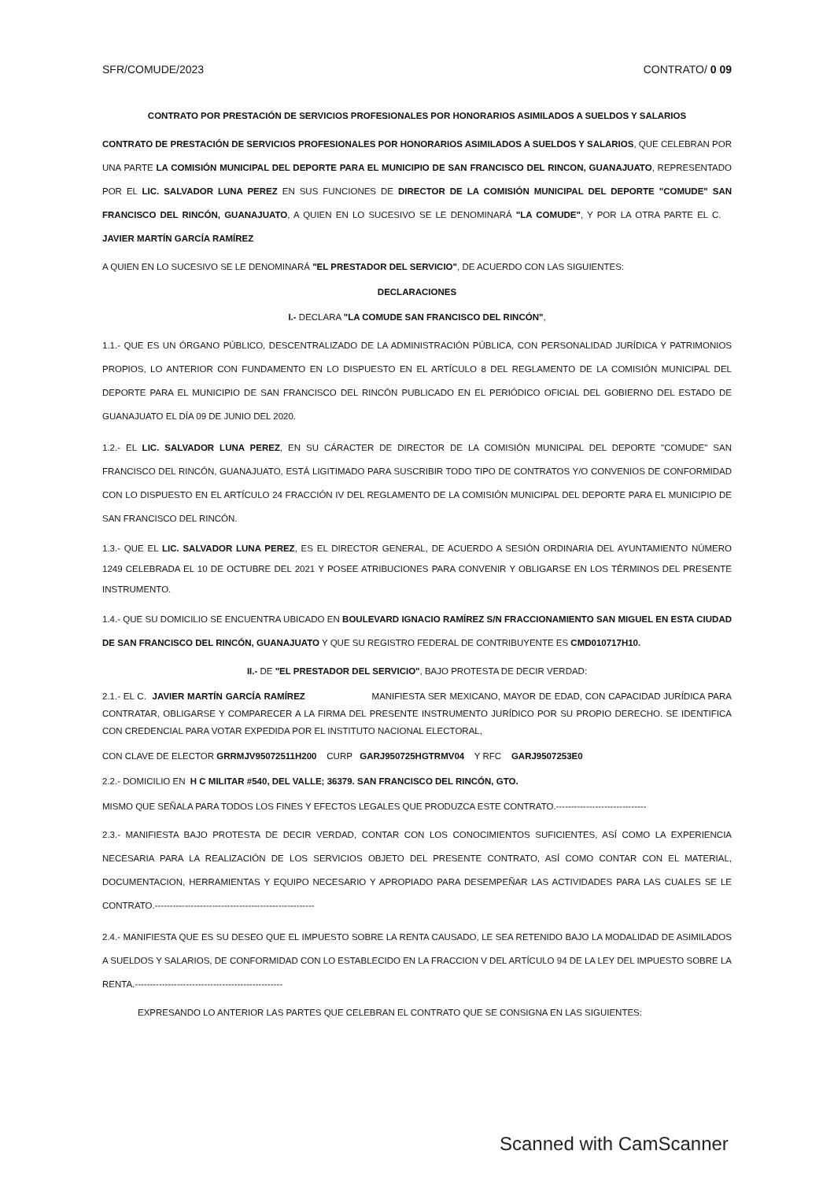SFR/COMUDE/2023 CONTRATO/ 0 09
CONTRATO POR PRESTACIÓN DE SERVICIOS PROFESIONALES POR HONORARIOS ASIMILADOS A SUELDOS Y SALARIOS
CONTRATO DE PRESTACIÓN DE SERVICIOS PROFESIONALES POR HONORARIOS ASIMILADOS A SUELDOS Y SALARIOS, QUE CELEBRAN POR UNA PARTE LA COMISIÓN MUNICIPAL DEL DEPORTE PARA EL MUNICIPIO DE SAN FRANCISCO DEL RINCON, GUANAJUATO, REPRESENTADO POR EL LIC. SALVADOR LUNA PEREZ EN SUS FUNCIONES DE DIRECTOR DE LA COMISIÓN MUNICIPAL DEL DEPORTE "COMUDE" SAN FRANCISCO DEL RINCÓN, GUANAJUATO, A QUIEN EN LO SUCESIVO SE LE DENOMINARÁ "LA COMUDE", Y POR LA OTRA PARTE EL C. JAVIER MARTÍN GARCÍA RAMÍREZ
A QUIEN EN LO SUCESIVO SE LE DENOMINARÁ "EL PRESTADOR DEL SERVICIO", DE ACUERDO CON LAS SIGUIENTES:
DECLARACIONES
I.- DECLARA "LA COMUDE SAN FRANCISCO DEL RINCÓN",
1.1.- QUE ES UN ÓRGANO PÚBLICO, DESCENTRALIZADO DE LA ADMINISTRACIÓN PÚBLICA, CON PERSONALIDAD JURÍDICA Y PATRIMONIOS PROPIOS, LO ANTERIOR CON FUNDAMENTO EN LO DISPUESTO EN EL ARTÍCULO 8 DEL REGLAMENTO DE LA COMISIÓN MUNICIPAL DEL DEPORTE PARA EL MUNICIPIO DE SAN FRANCISCO DEL RINCÓN PUBLICADO EN EL PERIÓDICO OFICIAL DEL GOBIERNO DEL ESTADO DE GUANAJUATO EL DÍA 09 DE JUNIO DEL 2020.
1.2.- EL LIC. SALVADOR LUNA PEREZ, EN SU CÁRACTER DE DIRECTOR DE LA COMISIÓN MUNICIPAL DEL DEPORTE "COMUDE" SAN FRANCISCO DEL RINCÓN, GUANAJUATO, ESTÁ LIGITIMADO PARA SUSCRIBIR TODO TIPO DE CONTRATOS Y/O CONVENIOS DE CONFORMIDAD CON LO DISPUESTO EN EL ARTÍCULO 24 FRACCIÓN IV DEL REGLAMENTO DE LA COMISIÓN MUNICIPAL DEL DEPORTE PARA EL MUNICIPIO DE SAN FRANCISCO DEL RINCÓN.
1.3.- QUE EL LIC. SALVADOR LUNA PEREZ, ES EL DIRECTOR GENERAL, DE ACUERDO A SESIÓN ORDINARIA DEL AYUNTAMIENTO NÚMERO 1249 CELEBRADA EL 10 DE OCTUBRE DEL 2021 Y POSEE ATRIBUCIONES PARA CONVENIR Y OBLIGARSE EN LOS TÉRMINOS DEL PRESENTE INSTRUMENTO.
1.4.- QUE SU DOMICILIO SE ENCUENTRA UBICADO EN BOULEVARD IGNACIO RAMÍREZ S/N FRACCIONAMIENTO SAN MIGUEL EN ESTA CIUDAD DE SAN FRANCISCO DEL RINCÓN, GUANAJUATO Y QUE SU REGISTRO FEDERAL DE CONTRIBUYENTE ES CMD010717H10.
II.- DE "EL PRESTADOR DEL SERVICIO", BAJO PROTESTA DE DECIR VERDAD:
2.1.- EL C. JAVIER MARTÍN GARCÍA RAMÍREZ MANIFIESTA SER MEXICANO, MAYOR DE EDAD, CON CAPACIDAD JURÍDICA PARA CONTRATAR, OBLIGARSE Y COMPARECER A LA FIRMA DEL PRESENTE INSTRUMENTO JURÍDICO POR SU PROPIO DERECHO. SE IDENTIFICA CON CREDENCIAL PARA VOTAR EXPEDIDA POR EL INSTITUTO NACIONAL ELECTORAL,
CON CLAVE DE ELECTOR GRRMJV95072511H200 CURP GARJ950725HGTRMV04 Y RFC GARJ9507253E0
2.2.- DOMICILIO EN H C MILITAR #540, DEL VALLE; 36379. SAN FRANCISCO DEL RINCÓN, GTO.
MISMO QUE SEÑALA PARA TODOS LOS FINES Y EFECTOS LEGALES QUE PRODUZCA ESTE CONTRATO.------------------------------
2.3.- MANIFIESTA BAJO PROTESTA DE DECIR VERDAD, CONTAR CON LOS CONOCIMIENTOS SUFICIENTES, ASÍ COMO LA EXPERIENCIA NECESARIA PARA LA REALIZACIÓN DE LOS SERVICIOS OBJETO DEL PRESENTE CONTRATO, ASÍ COMO CONTAR CON EL MATERIAL, DOCUMENTACION, HERRAMIENTAS Y EQUIPO NECESARIO Y APROPIADO PARA DESEMPEÑAR LAS ACTIVIDADES PARA LAS CUALES SE LE CONTRATO.-----------------------------------------------------
2.4.- MANIFIESTA QUE ES SU DESEO QUE EL IMPUESTO SOBRE LA RENTA CAUSADO, LE SEA RETENIDO BAJO LA MODALIDAD DE ASIMILADOS A SUELDOS Y SALARIOS, DE CONFORMIDAD CON LO ESTABLECIDO EN LA FRACCION V DEL ARTÍCULO 94 DE LA LEY DEL IMPUESTO SOBRE LA RENTA.-------------------------------------------------
EXPRESANDO LO ANTERIOR LAS PARTES QUE CELEBRAN EL CONTRATO QUE SE CONSIGNA EN LAS SIGUIENTES:
Scanned with CamScanner